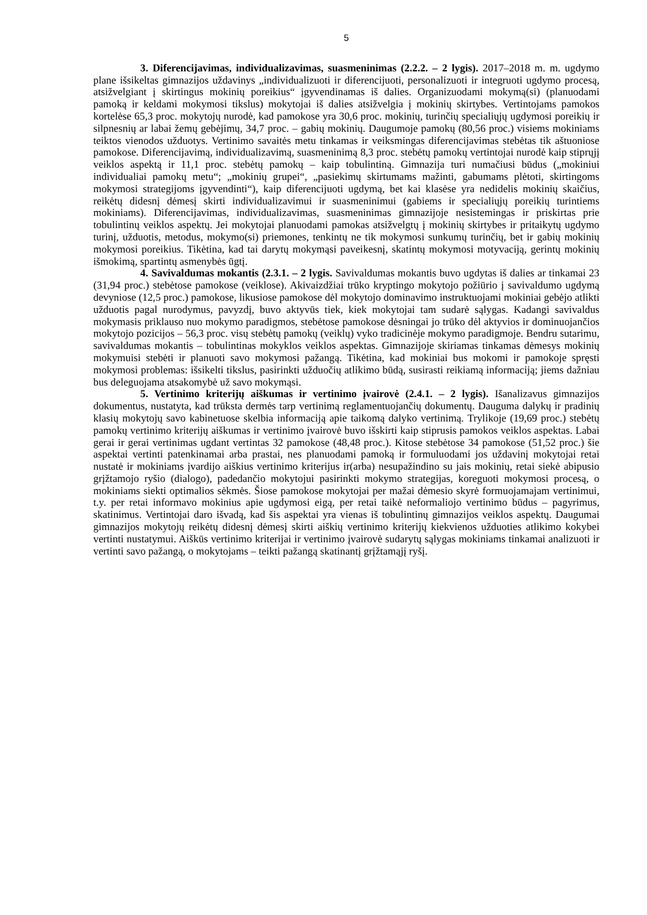5
3. Diferencijavimas, individualizavimas, suasmeninimas (2.2.2. – 2 lygis). 2017–2018 m. m. ugdymo plane išsikeltas gimnazijos uždavinys „individualizuoti ir diferencijuoti, personalizuoti ir integruoti ugdymo procesą, atsižvelgiant į skirtingus mokinių poreikius“ įgyvendinamas iš dalies. Organizuodami mokymą(si) (planuodami pamoką ir keldami mokymosi tikslus) mokytojai iš dalies atsižvelgia į mokinių skirtybes. Vertintojams pamokos kortelėse 65,3 proc. mokytojų nurodė, kad pamokose yra 30,6 proc. mokinių, turinčių specialiųjų ugdymosi poreikių ir silpnesnių ar labai žemų gebėjimų, 34,7 proc. – gabių mokinių. Daugumoje pamokų (80,56 proc.) visiems mokiniams teiktos vienodos užduotys. Vertinimo savaitės metu tinkamas ir veiksmingas diferencijavimas stebėtas tik aštuoniose pamokose. Diferencijavimą, individualizavimą, suasmeninimą 8,3 proc. stebėtų pamokų vertintojai nurodė kaip stiprųjį veiklos aspektą ir 11,1 proc. stebėtų pamokų – kaip tobulintiną. Gimnazija turi numačiusi būdus („mokiniui individualiai pamokų metu“; „mokinių grupei“, „pasiekimų skirtumams mažinti, gabumams plėtoti, skirtingoms mokymosi strategijoms įgyvendinti“), kaip diferencijuoti ugdymą, bet kai klasėse yra nedidelis mokinių skaičius, reikėtų didesnį dėmesį skirti individualizavimui ir suasmeninimui (gabiems ir specialiųjų poreikių turintiems mokiniams). Diferencijavimas, individualizavimas, suasmeninimas gimnazijoje nesistemingas ir priskirtas prie tobulintinų veiklos aspektų. Jei mokytojai planuodami pamokas atsižvelgtų į mokinių skirtybes ir pritaikytų ugdymo turinį, užduotis, metodus, mokymo(si) priemones, tenkintų ne tik mokymosi sunkumų turinčių, bet ir gabių mokinių mokymosi poreikius. Tikėtina, kad tai darytų mokymąsi paveikesnį, skatintų mokymosi motyvaciją, gerintų mokinių išmokimą, spartintų asmenybės ūgtį.
4. Savivaldumas mokantis (2.3.1. – 2 lygis. Savivaldumas mokantis buvo ugdytas iš dalies ar tinkamai 23 (31,94 proc.) stebėtose pamokose (veiklose). Akivaizdžiai trūko kryptingo mokytojo požiūrio į savivaldumo ugdymą devyniose (12,5 proc.) pamokose, likusiose pamokose dėl mokytojo dominavimo instruktuojami mokiniai gebėjo atlikti užduotis pagal nurodymus, pavyzdį, buvo aktyvūs tiek, kiek mokytojai tam sudarė sąlygas. Kadangi savivaldus mokymasis priklauso nuo mokymo paradigmos, stebėtose pamokose dėsningai jo trūko dėl aktyvios ir dominuojančios mokytojo pozicijos – 56,3 proc. visų stebėtų pamokų (veiklų) vyko tradicinėje mokymo paradigmoje. Bendru sutarimu, savivaldumas mokantis – tobulintinas mokyklos veiklos aspektas. Gimnazijoje skiriamas tinkamas dėmesys mokinių mokymuisi stebėti ir planuoti savo mokymosi pažangą. Tikėtina, kad mokiniai bus mokomi ir pamokoje spręsti mokymosi problemas: išsikelti tikslus, pasirinkti užduočių atlikimo būdą, susirasti reikiamą informaciją; jiems dažniau bus deleguojama atsakomybė už savo mokymąsi.
5. Vertinimo kriterijų aiškumas ir vertinimo įvairovė (2.4.1. – 2 lygis). Išanalizavus gimnazijos dokumentus, nustatyta, kad trūksta dermės tarp vertinimą reglamentuojančių dokumentų. Dauguma dalykų ir pradinių klasių mokytojų savo kabinetuose skelbia informaciją apie taikomą dalyko vertinimą. Trylikoje (19,69 proc.) stebėtų pamokų vertinimo kriterijų aiškumas ir vertinimo įvairovė buvo išskirti kaip stiprusis pamokos veiklos aspektas. Labai gerai ir gerai vertinimas ugdant vertintas 32 pamokose (48,48 proc.). Kitose stebėtose 34 pamokose (51,52 proc.) šie aspektai vertinti patenkinamai arba prastai, nes planuodami pamoką ir formuluodami jos uždavinį mokytojai retai nustatė ir mokiniams įvardijo aiškius vertinimo kriterijus ir(arba) nesupažindino su jais mokinių, retai siekė abipusio grįžtamojo ryšio (dialogo), padedančio mokytojui pasirinkti mokymo strategijas, koreguoti mokymosi procesą, o mokiniams siekti optimalios sėkmės. Šiose pamokose mokytojai per mažai dėmesio skyrė formuojamajam vertinimui, t.y. per retai informavo mokinius apie ugdymosi eigą, per retai taikė neformaliojo vertinimo būdus – pagyrimus, skatinimus. Vertintojai daro išvadą, kad šis aspektai yra vienas iš tobulintinų gimnazijos veiklos aspektų. Daugumai gimnazijos mokytojų reikėtų didesnį dėmesį skirti aiškių vertinimo kriterijų kiekvienos užduoties atlikimo kokybei vertinti nustatymui. Aiškūs vertinimo kriterijai ir vertinimo įvairovė sudarytų sąlygas mokiniams tinkamai analizuoti ir vertinti savo pažangą, o mokytojams – teikti pažangą skatinantį grįžtamąjį ryšį.